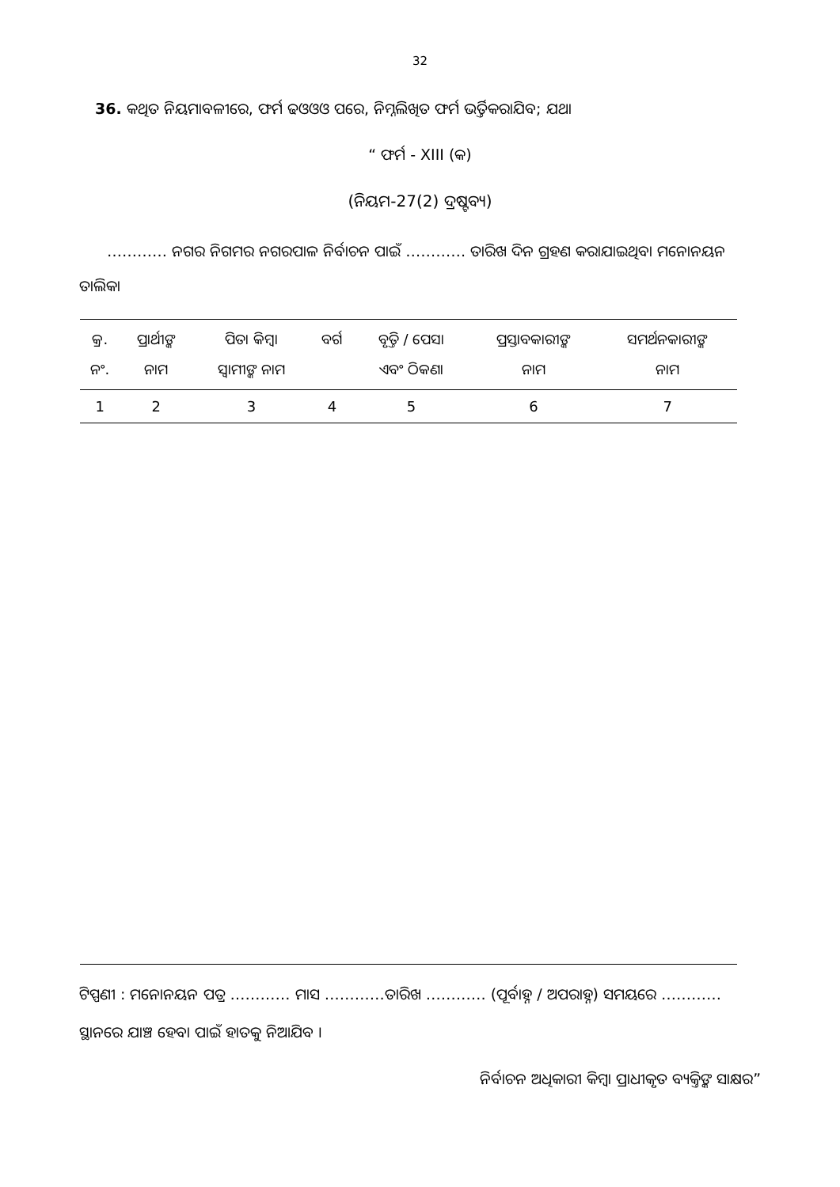32
36. କଥିତ ନିୟମାବଳୀରେ, ଫର୍ମ ଢଓଓଓ ପରେ, ନିମ୍ନଲିଖିତ ଫର୍ମ ଭର୍ତ୍ତିକରାଯିବ; ଯଥା
“ ଫର୍ମ - XIII (କ)
(ନିୟମ-27(2) ଦ୍ରଷ୍ଟବ୍ୟ)
………… ନଗର ନିଗମର ନଗରପାଳ ନିର୍ବାଚନ ପାଇଁ ………… ତାରିଖ ଦିନ ଗ୍ରହଣ କରାଯାଇଥିବା ମନୋନୟନ ତାଲିକା
| କ୍ର. ନଂ. | ପ୍ରାର୍ଥୀଙ୍କ ନାମ | ପିତା କିମ୍ବା ସ୍ୱାମୀଙ୍କ ନାମ | ବର୍ଗ | ବୃତ୍ତି / ପେସା ଏବଂ ଠିକଣା | ପ୍ରସ୍ତାବକାରୀଙ୍କ ନାମ | ସମର୍ଥନକାରୀଙ୍କ ନାମ |
| --- | --- | --- | --- | --- | --- | --- |
| 1 | 2 | 3 | 4 | 5 | 6 | 7 |
ଟିପ୍ପଣୀ : ମନୋନୟନ ପତ୍ର ………… ମାସ …………ତାରିଖ ………… (ପୂର୍ବାହ୍ନ / ଅପରାହ୍ନ) ସମୟରେ ………… ସ୍ଥାନରେ ଯାଞ୍ଚ ହେବା ପାଇଁ ହାତକୁ ନିଆଯିବ ।
ନିର୍ବାଚନ ଅଧିକାରୀ କିମ୍ବା ପ୍ରାଧୀକୃତ ବ୍ୟକ୍ତିଙ୍କ ସାକ୍ଷର”